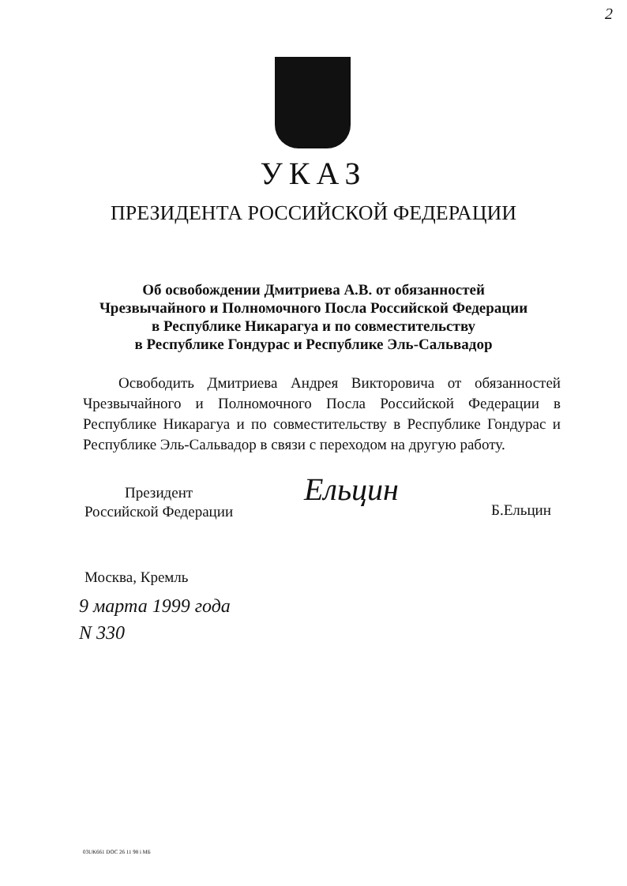2
УКАЗ
ПРЕЗИДЕНТА РОССИЙСКОЙ ФЕДЕРАЦИИ
Об освобождении Дмитриева А.В. от обязанностей
Чрезвычайного и Полномочного Посла Российской Федерации
в Республике Никарагуа и по совместительству
в Республике Гондурас и Республике Эль-Сальвадор
Освободить Дмитриева Андрея Викторовича от обязанностей Чрезвычайного и Полномочного Посла Российской Федерации в Республике Никарагуа и по совместительству в Республике Гондурас и Республике Эль-Сальвадор в связи с переходом на другую работу.
Президент
Российской Федерации
Ельцин
Б.Ельцин
Москва, Кремль
9 марта 1999 года
N 330
03UK661 DOC 26 11 98 i МБ